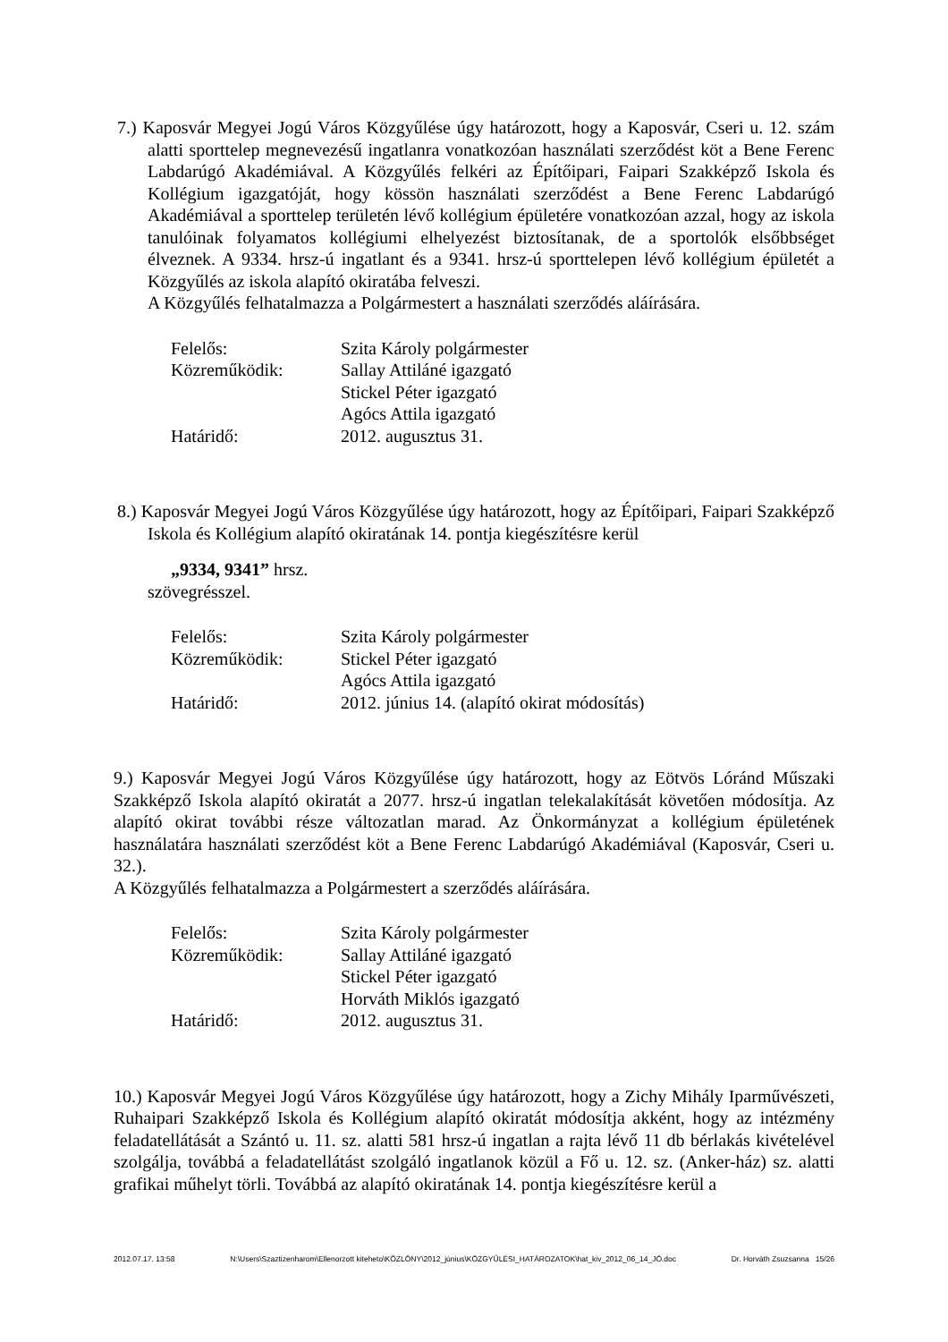7.) Kaposvár Megyei Jogú Város Közgyűlése úgy határozott, hogy a Kaposvár, Cseri u. 12. szám alatti sporttelep megnevezésű ingatlanra vonatkozóan használati szerződést köt a Bene Ferenc Labdarúgó Akadémiával. A Közgyűlés felkéri az Építőipari, Faipari Szakképző Iskola és Kollégium igazgatóját, hogy kössön használati szerződést a Bene Ferenc Labdarúgó Akadémiával a sporttelep területén lévő kollégium épületére vonatkozóan azzal, hogy az iskola tanulóinak folyamatos kollégiumi elhelyezést biztosítanak, de a sportolók elsőbbséget élveznek. A 9334. hrsz-ú ingatlant és a 9341. hrsz-ú sporttelepen lévő kollégium épületét a Közgyűlés az iskola alapító okiratába felveszi.
A Közgyűlés felhatalmazza a Polgármestert a használati szerződés aláírására.
| Felelős: | Szita Károly polgármester |
| Közreműködik: | Sallay Attiláné igazgató |
| | Stickel Péter igazgató |
| | Agócs Attila igazgató |
| Határidő: | 2012. augusztus 31. |
8.) Kaposvár Megyei Jogú Város Közgyűlése úgy határozott, hogy az Építőipari, Faipari Szakképző Iskola és Kollégium alapító okiratának 14. pontja kiegészítésre kerül
„9334, 9341” hrsz.
szövegrésszel.
| Felelős: | Szita Károly polgármester |
| Közreműködik: | Stickel Péter igazgató |
| | Agócs Attila igazgató |
| Határidő: | 2012. június 14. (alapító okirat módosítás) |
9.) Kaposvár Megyei Jogú Város Közgyűlése úgy határozott, hogy az Eötvös Lóránd Műszaki Szakképző Iskola alapító okiratát a 2077. hrsz-ú ingatlan telekalakítását követően módosítja. Az alapító okirat további része változatlan marad. Az Önkormányzat a kollégium épületének használatára használati szerződést köt a Bene Ferenc Labdarúgó Akadémiával (Kaposvár, Cseri u. 32.).
A Közgyűlés felhatalmazza a Polgármestert a szerződés aláírására.
| Felelős: | Szita Károly polgármester |
| Közreműködik: | Sallay Attiláné igazgató |
| | Stickel Péter igazgató |
| | Horváth Miklós igazgató |
| Határidő: | 2012. augusztus 31. |
10.) Kaposvár Megyei Jogú Város Közgyűlése úgy határozott, hogy a Zichy Mihály Iparművészeti, Ruhaipari Szakképző Iskola és Kollégium alapító okiratát módosítja akként, hogy az intézmény feladatellátását a Szántó u. 11. sz. alatti 581 hrsz-ú ingatlan a rajta lévő 11 db bérlakás kivételével szolgálja, továbbá a feladatellátást szolgáló ingatlanok közül a Fő u. 12. sz. (Anker-ház) sz. alatti grafikai műhelyt törli. Továbbá az alapító okiratának 14. pontja kiegészítésre kerül a
2012.07.17. 13:58 N:\Users\Szaztizenharom\Ellenorzott kiteheto\KÖZLÖNY\2012_június\KÖZGYŰLÉSI_HATÁROZATOK\hat_kiv_2012_06_14_JÓ.doc Dr. Horváth Zsuzsanna 15/26